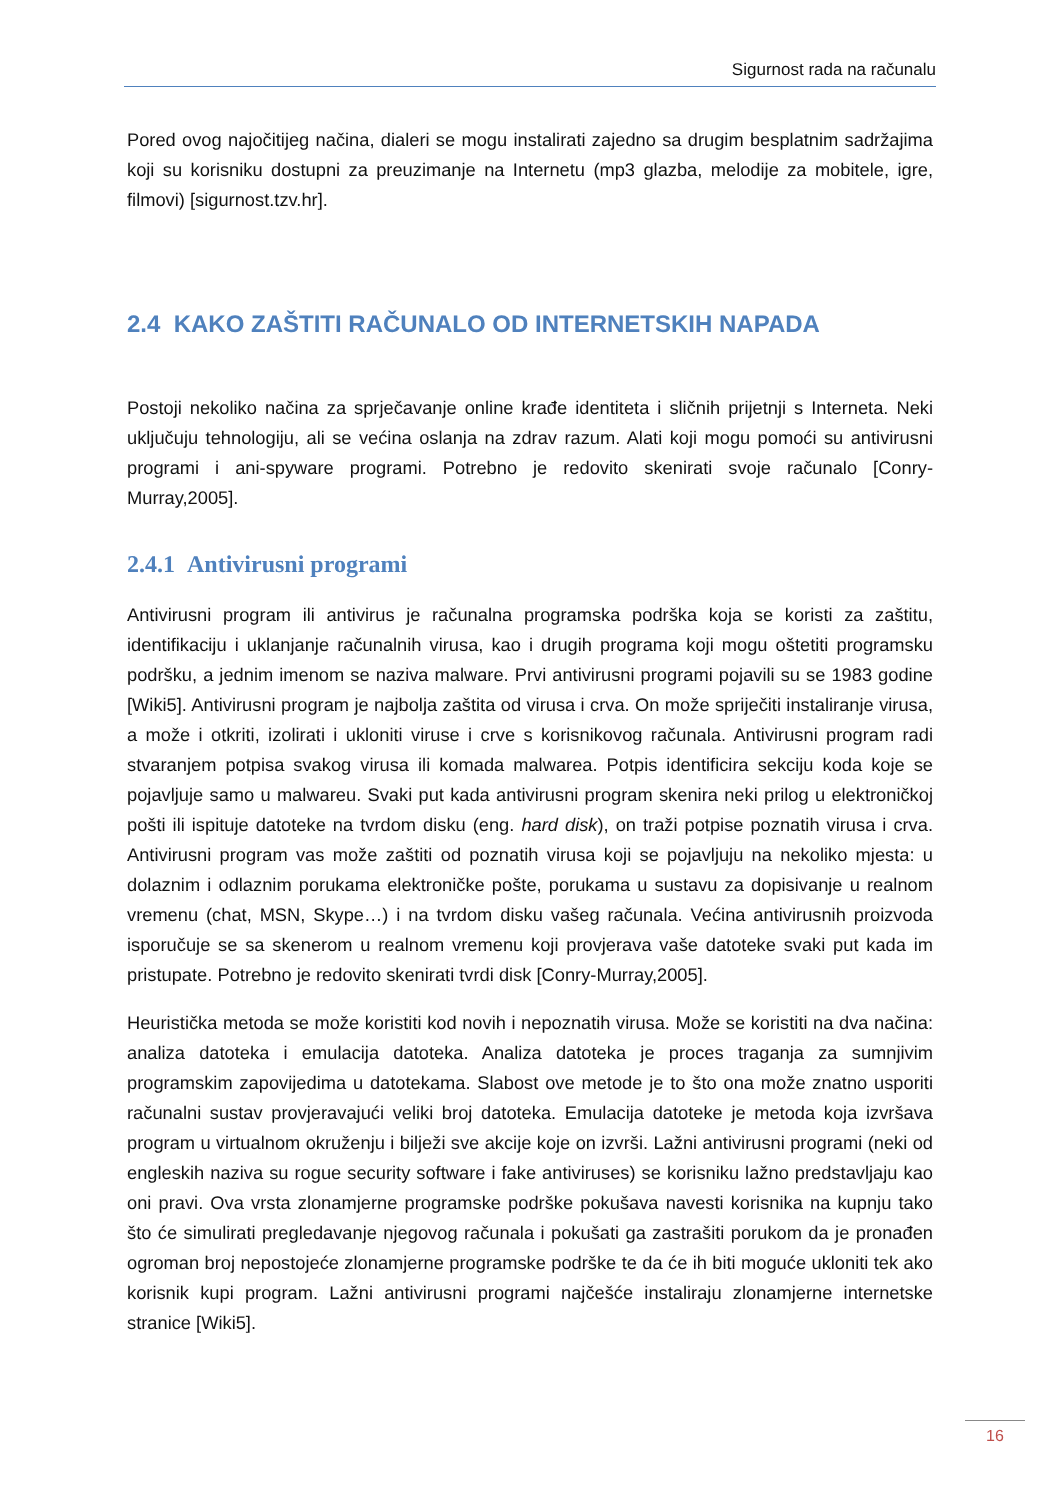Sigurnost rada na računalu
Pored ovog najočitijeg načina, dialeri se mogu instalirati zajedno sa drugim besplatnim sadržajima koji su korisniku dostupni za preuzimanje na Internetu (mp3 glazba, melodije za mobitele, igre, filmovi) [sigurnost.tzv.hr].
2.4 KAKO ZAŠTITI RAČUNALO OD INTERNETSKIH NAPADA
Postoji nekoliko načina za sprječavanje online krađe identiteta i sličnih prijetnji s Interneta. Neki uključuju tehnologiju, ali se većina oslanja na zdrav razum. Alati koji mogu pomoći su antivirusni programi i ani-spyware programi. Potrebno je redovito skenirati svoje računalo [Conry-Murray,2005].
2.4.1 Antivirusni programi
Antivirusni program ili antivirus je računalna programska podrška koja se koristi za zaštitu, identifikaciju i uklanjanje računalnih virusa, kao i drugih programa koji mogu oštetiti programsku podršku, a jednim imenom se naziva malware. Prvi antivirusni programi pojavili su se 1983 godine [Wiki5]. Antivirusni program je najbolja zaštita od virusa i crva. On može spriječiti instaliranje virusa, a može i otkriti, izolirati i ukloniti viruse i crve s korisnikovog računala. Antivirusni program radi stvaranjem potpisa svakog virusa ili komada malwarea. Potpis identificira sekciju koda koje se pojavljuje samo u malwareu. Svaki put kada antivirusni program skenira neki prilog u elektroničkoj pošti ili ispituje datoteke na tvrdom disku (eng. hard disk), on traži potpise poznatih virusa i crva. Antivirusni program vas može zaštiti od poznatih virusa koji se pojavljuju na nekoliko mjesta: u dolaznim i odlaznim porukama elektroničke pošte, porukama u sustavu za dopisivanje u realnom vremenu (chat, MSN, Skype…) i na tvrdom disku vašeg računala. Većina antivirusnih proizvoda isporučuje se sa skenerom u realnom vremenu koji provjerava vaše datoteke svaki put kada im pristupate. Potrebno je redovito skenirati tvrdi disk [Conry-Murray,2005].
Heuristička metoda se može koristiti kod novih i nepoznatih virusa. Može se koristiti na dva načina: analiza datoteka i emulacija datoteka. Analiza datoteka je proces traganja za sumnjivim programskim zapovijedima u datotekama. Slabost ove metode je to što ona može znatno usporiti računalni sustav provjeravajući veliki broj datoteka. Emulacija datoteke je metoda koja izvršava program u virtualnom okruženju i bilježi sve akcije koje on izvrši. Lažni antivirusni programi (neki od engleskih naziva su rogue security software i fake antiviruses) se korisniku lažno predstavljaju kao oni pravi. Ova vrsta zlonamjerne programske podrške pokušava navesti korisnika na kupnju tako što će simulirati pregledavanje njegovog računala i pokušati ga zastrašiti porukom da je pronađen ogroman broj nepostojeće zlonamjerne programske podrške te da će ih biti moguće ukloniti tek ako korisnik kupi program. Lažni antivirusni programi najčešće instaliraju zlonamjerne internetske stranice [Wiki5].
16